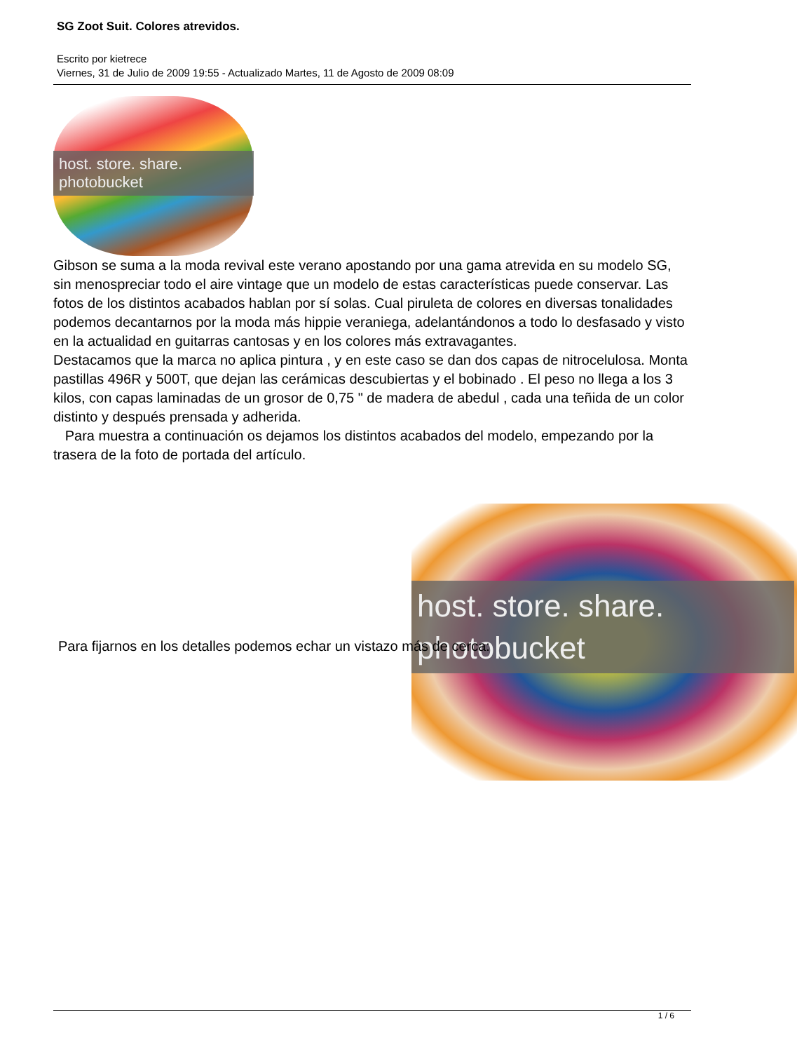SG Zoot Suit. Colores atrevidos.
Escrito por kietrece
Viernes, 31 de Julio de 2009 19:55 - Actualizado Martes, 11 de Agosto de 2009 08:09
host. store. share.
photobucket
Gibson se suma a la moda revival este verano apostando por una gama atrevida en su modelo SG, sin menospreciar todo el aire vintage que un modelo de estas características puede conservar. Las fotos de los distintos acabados hablan por sí solas. Cual piruleta de colores en diversas tonalidades podemos decantarnos por la moda más hippie veraniega, adelantándonos a todo lo desfasado y visto en la actualidad en guitarras cantosas y en los colores más extravagantes.
Destacamos que la marca no aplica pintura , y en este caso se dan dos capas de nitrocelulosa. Monta pastillas 496R y 500T, que dejan las cerámicas descubiertas y el bobinado . El peso no llega a los 3 kilos, con capas laminadas de un grosor de 0,75 " de madera de abedul , cada una teñida de un color distinto y después prensada y adherida.
Para muestra a continuación os dejamos los distintos acabados del modelo, empezando por la trasera de la foto de portada del artículo.
host. store. share.
photobucket
Para fijarnos en los detalles podemos echar un vistazo más de cerca:
1 / 6